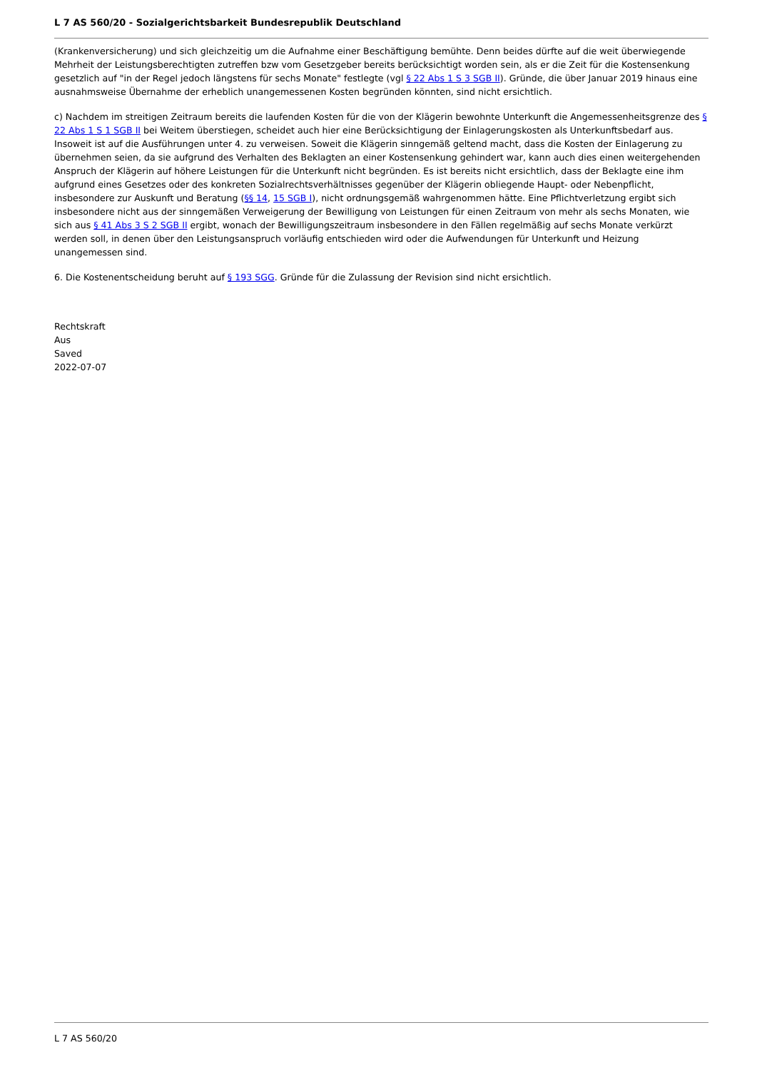L 7 AS 560/20 - Sozialgerichtsbarkeit Bundesrepublik Deutschland
(Krankenversicherung) und sich gleichzeitig um die Aufnahme einer Beschäftigung bemühte. Denn beides dürfte auf die weit überwiegende Mehrheit der Leistungsberechtigten zutreffen bzw vom Gesetzgeber bereits berücksichtigt worden sein, als er die Zeit für die Kostensenkung gesetzlich auf "in der Regel jedoch längstens für sechs Monate" festlegte (vgl § 22 Abs 1 S 3 SGB II). Gründe, die über Januar 2019 hinaus eine ausnahmsweise Übernahme der erheblich unangemessenen Kosten begründen könnten, sind nicht ersichtlich.
c) Nachdem im streitigen Zeitraum bereits die laufenden Kosten für die von der Klägerin bewohnte Unterkunft die Angemessenheitsgrenze des § 22 Abs 1 S 1 SGB II bei Weitem überstiegen, scheidet auch hier eine Berücksichtigung der Einlagerungskosten als Unterkunftsbedarf aus. Insoweit ist auf die Ausführungen unter 4. zu verweisen. Soweit die Klägerin sinngemäß geltend macht, dass die Kosten der Einlagerung zu übernehmen seien, da sie aufgrund des Verhalten des Beklagten an einer Kostensenkung gehindert war, kann auch dies einen weitergehenden Anspruch der Klägerin auf höhere Leistungen für die Unterkunft nicht begründen. Es ist bereits nicht ersichtlich, dass der Beklagte eine ihm aufgrund eines Gesetzes oder des konkreten Sozialrechtsverhältnisses gegenüber der Klägerin obliegende Haupt- oder Nebenpflicht, insbesondere zur Auskunft und Beratung (§§ 14, 15 SGB I), nicht ordnungsgemäß wahrgenommen hätte. Eine Pflichtverletzung ergibt sich insbesondere nicht aus der sinngemäßen Verweigerung der Bewilligung von Leistungen für einen Zeitraum von mehr als sechs Monaten, wie sich aus § 41 Abs 3 S 2 SGB II ergibt, wonach der Bewilligungszeitraum insbesondere in den Fällen regelmäßig auf sechs Monate verkürzt werden soll, in denen über den Leistungsanspruch vorläufig entschieden wird oder die Aufwendungen für Unterkunft und Heizung unangemessen sind.
6. Die Kostenentscheidung beruht auf § 193 SGG. Gründe für die Zulassung der Revision sind nicht ersichtlich.
Rechtskraft
Aus
Saved
2022-07-07
L 7 AS 560/20